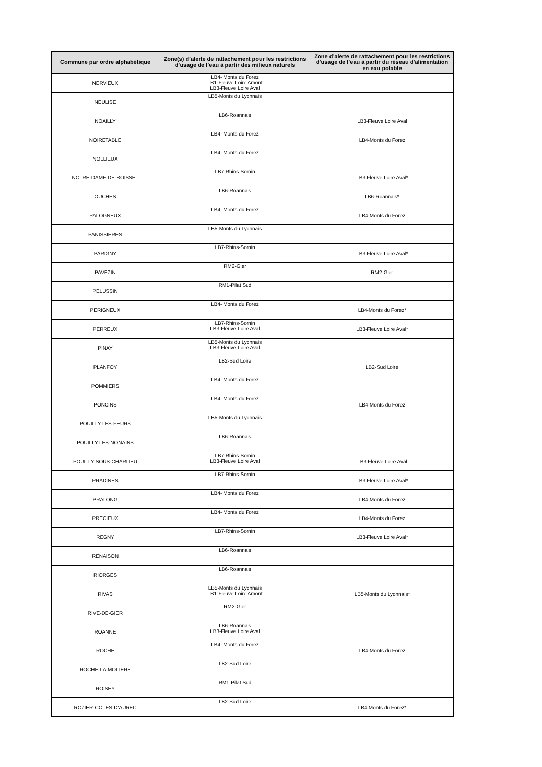| Commune par ordre alphabétique | Zone(s) d’alerte de rattachement pour les restrictions d’usage de l’eau à partir des milieux naturels | Zone d’alerte de rattachement pour les restrictions d’usage de l’eau à partir du réseau d’alimentation en eau potable |
| --- | --- | --- |
| NERVIEUX | LB4- Monts du Forez LB1-Fleuve Loire Amont LB3-Fleuve Loire Aval | |
| NEULISE | LB5-Monts du Lyonnais | |
| NOAILLY | LB6-Roannais | LB3-Fleuve Loire Aval |
| NOIRETABLE | LB4- Monts du Forez | LB4-Monts du Forez |
| NOLLIEUX | LB4- Monts du Forez | |
| NOTRE-DAME-DE-BOISSET | LB7-Rhins-Sornin | LB3-Fleuve Loire Aval* |
| OUCHES | LB6-Roannais | LB6-Roannais* |
| PALOGNEUX | LB4- Monts du Forez | LB4-Monts du Forez |
| PANISSIERES | LB5-Monts du Lyonnais | |
| PARIGNY | LB7-Rhins-Sornin | LB3-Fleuve Loire Aval* |
| PAVEZIN | RM2-Gier | RM2-Gier |
| PELUSSIN | RM1-Pilat Sud | |
| PERIGNEUX | LB4- Monts du Forez | LB4-Monts du Forez* |
| PERREUX | LB7-Rhins-Sornin LB3-Fleuve Loire Aval | LB3-Fleuve Loire Aval* |
| PINAY | LB5-Monts du Lyonnais LB3-Fleuve Loire Aval | |
| PLANFOY | LB2-Sud Loire | LB2-Sud Loire |
| POMMIERS | LB4- Monts du Forez | |
| PONCINS | LB4- Monts du Forez | LB4-Monts du Forez |
| POUILLY-LES-FEURS | LB5-Monts du Lyonnais | |
| POUILLY-LES-NONAINS | LB6-Roannais | |
| POUILLY-SOUS-CHARLIEU | LB7-Rhins-Sornin LB3-Fleuve Loire Aval | LB3-Fleuve Loire Aval |
| PRADINES | LB7-Rhins-Sornin | LB3-Fleuve Loire Aval* |
| PRALONG | LB4- Monts du Forez | LB4-Monts du Forez |
| PRECIEUX | LB4- Monts du Forez | LB4-Monts du Forez |
| REGNY | LB7-Rhins-Sornin | LB3-Fleuve Loire Aval* |
| RENAISON | LB6-Roannais | |
| RIORGES | LB6-Roannais | |
| RIVAS | LB5-Monts du Lyonnais LB1-Fleuve Loire Amont | LB5-Monts du Lyonnais* |
| RIVE-DE-GIER | RM2-Gier | |
| ROANNE | LB6-Roannais LB3-Fleuve Loire Aval | |
| ROCHE | LB4- Monts du Forez | LB4-Monts du Forez |
| ROCHE-LA-MOLIERE | LB2-Sud Loire | |
| ROISEY | RM1-Pilat Sud | |
| ROZIER-COTES-D'AUREC | LB2-Sud Loire | LB4-Monts du Forez* |